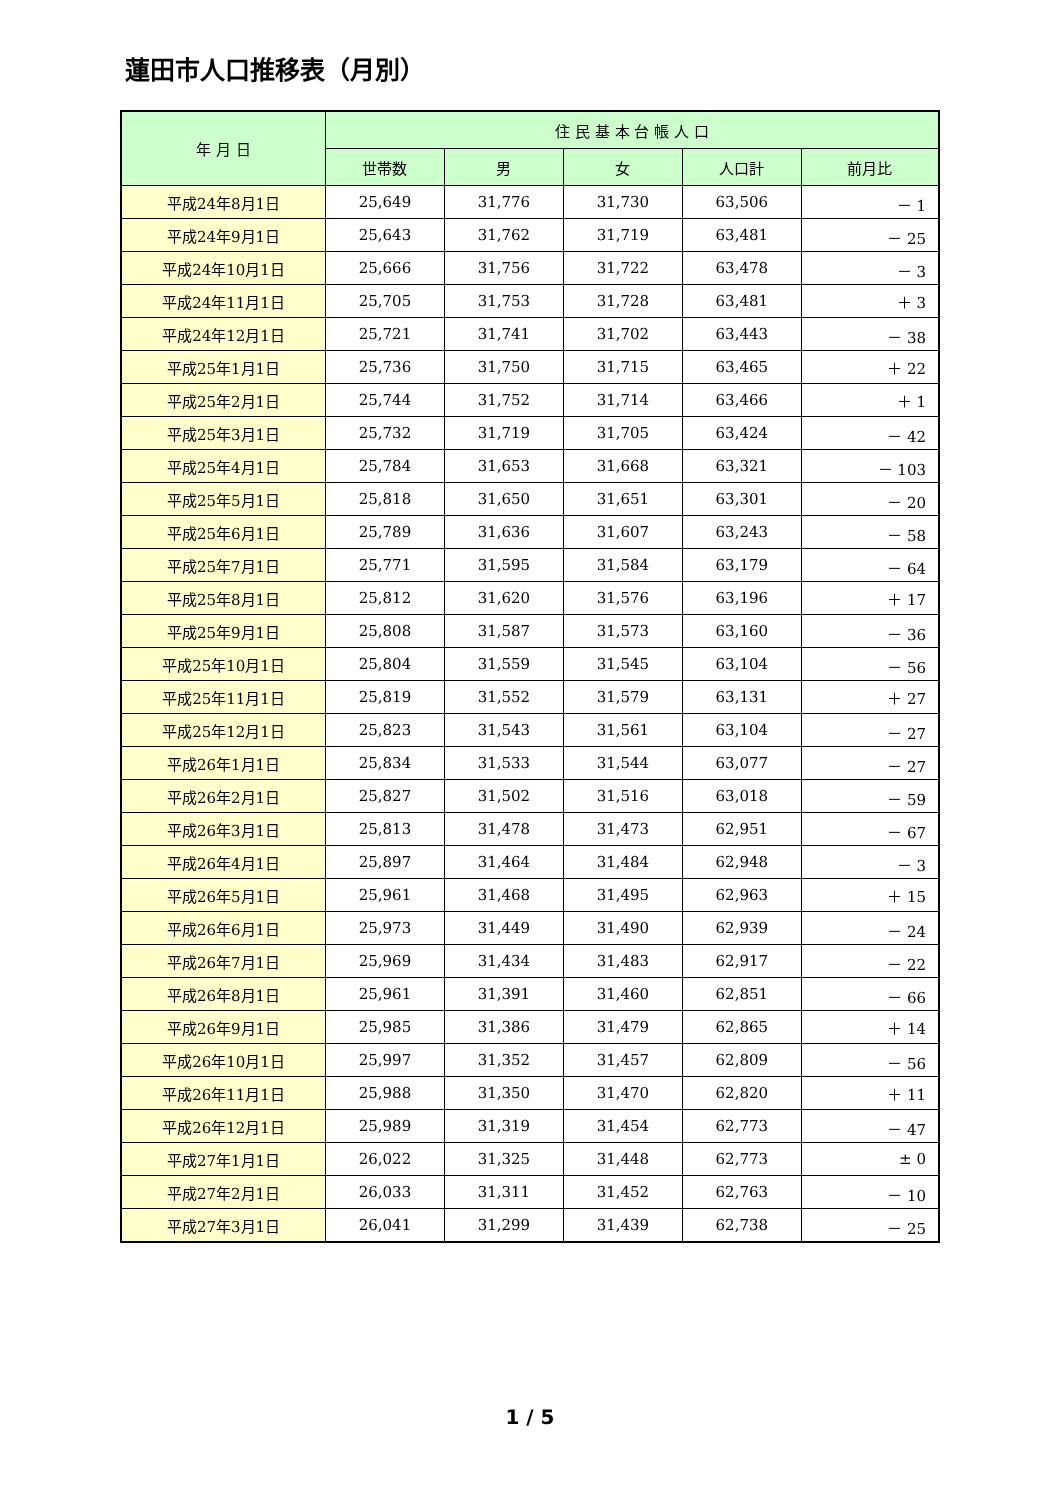蓮田市人口推移表（月別）
| 年 月 日 | 住 民 基 本 台 帳 人 口 | | | | |
| --- | --- | --- | --- | --- | --- |
| | 世帯数 | 男 | 女 | 人口計 | 前月比 |
| 平成24年8月1日 | 25,649 | 31,776 | 31,730 | 63,506 | － 1 |
| 平成24年9月1日 | 25,643 | 31,762 | 31,719 | 63,481 | － 25 |
| 平成24年10月1日 | 25,666 | 31,756 | 31,722 | 63,478 | － 3 |
| 平成24年11月1日 | 25,705 | 31,753 | 31,728 | 63,481 | ＋ 3 |
| 平成24年12月1日 | 25,721 | 31,741 | 31,702 | 63,443 | － 38 |
| 平成25年1月1日 | 25,736 | 31,750 | 31,715 | 63,465 | ＋ 22 |
| 平成25年2月1日 | 25,744 | 31,752 | 31,714 | 63,466 | ＋ 1 |
| 平成25年3月1日 | 25,732 | 31,719 | 31,705 | 63,424 | － 42 |
| 平成25年4月1日 | 25,784 | 31,653 | 31,668 | 63,321 | － 103 |
| 平成25年5月1日 | 25,818 | 31,650 | 31,651 | 63,301 | － 20 |
| 平成25年6月1日 | 25,789 | 31,636 | 31,607 | 63,243 | － 58 |
| 平成25年7月1日 | 25,771 | 31,595 | 31,584 | 63,179 | － 64 |
| 平成25年8月1日 | 25,812 | 31,620 | 31,576 | 63,196 | ＋ 17 |
| 平成25年9月1日 | 25,808 | 31,587 | 31,573 | 63,160 | － 36 |
| 平成25年10月1日 | 25,804 | 31,559 | 31,545 | 63,104 | － 56 |
| 平成25年11月1日 | 25,819 | 31,552 | 31,579 | 63,131 | ＋ 27 |
| 平成25年12月1日 | 25,823 | 31,543 | 31,561 | 63,104 | － 27 |
| 平成26年1月1日 | 25,834 | 31,533 | 31,544 | 63,077 | － 27 |
| 平成26年2月1日 | 25,827 | 31,502 | 31,516 | 63,018 | － 59 |
| 平成26年3月1日 | 25,813 | 31,478 | 31,473 | 62,951 | － 67 |
| 平成26年4月1日 | 25,897 | 31,464 | 31,484 | 62,948 | － 3 |
| 平成26年5月1日 | 25,961 | 31,468 | 31,495 | 62,963 | ＋ 15 |
| 平成26年6月1日 | 25,973 | 31,449 | 31,490 | 62,939 | － 24 |
| 平成26年7月1日 | 25,969 | 31,434 | 31,483 | 62,917 | － 22 |
| 平成26年8月1日 | 25,961 | 31,391 | 31,460 | 62,851 | － 66 |
| 平成26年9月1日 | 25,985 | 31,386 | 31,479 | 62,865 | ＋ 14 |
| 平成26年10月1日 | 25,997 | 31,352 | 31,457 | 62,809 | － 56 |
| 平成26年11月1日 | 25,988 | 31,350 | 31,470 | 62,820 | ＋ 11 |
| 平成26年12月1日 | 25,989 | 31,319 | 31,454 | 62,773 | － 47 |
| 平成27年1月1日 | 26,022 | 31,325 | 31,448 | 62,773 | ± 0 |
| 平成27年2月1日 | 26,033 | 31,311 | 31,452 | 62,763 | － 10 |
| 平成27年3月1日 | 26,041 | 31,299 | 31,439 | 62,738 | － 25 |
1 / 5